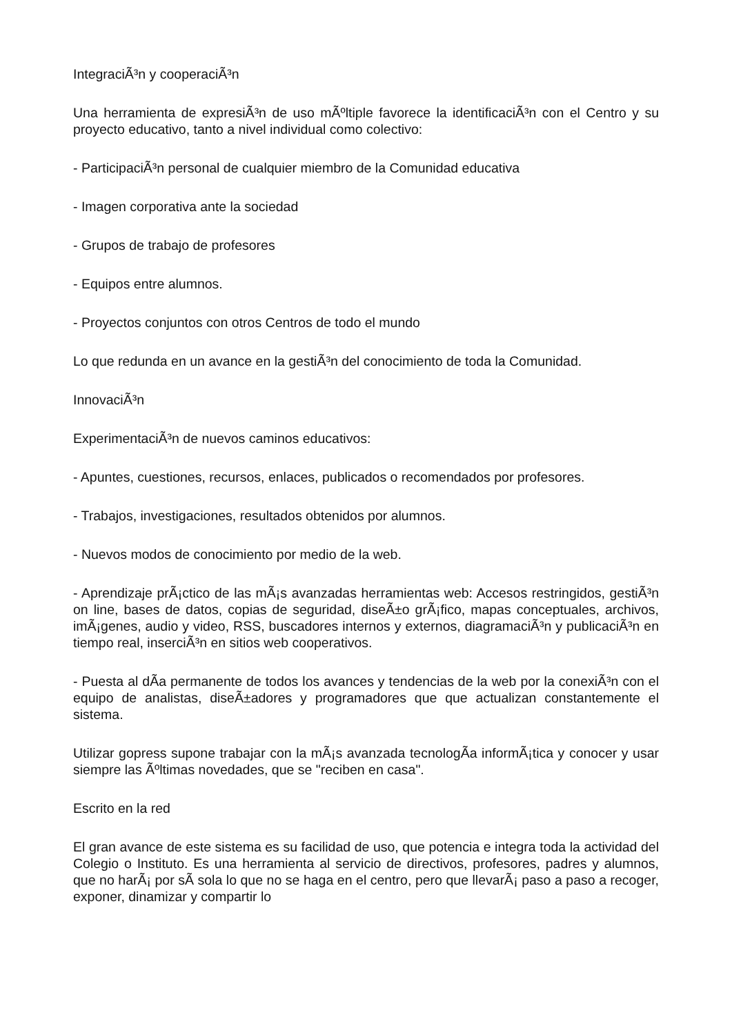IntegraciÃ³n y cooperaciÃ³n
Una herramienta de expresiÃ³n de uso mÃºltiple favorece la identificaciÃ³n con el Centro y su proyecto educativo, tanto a nivel individual como colectivo:
- ParticipaciÃ³n personal de cualquier miembro de la Comunidad educativa
- Imagen corporativa ante la sociedad
- Grupos de trabajo de profesores
- Equipos entre alumnos.
- Proyectos conjuntos con otros Centros de todo el mundo
Lo que redunda en un avance en la gestiÃ³n del conocimiento de toda la Comunidad.
InnovaciÃ³n
ExperimentaciÃ³n de nuevos caminos educativos:
- Apuntes, cuestiones, recursos, enlaces, publicados o recomendados por profesores.
- Trabajos, investigaciones, resultados obtenidos por alumnos.
- Nuevos modos de conocimiento por medio de la web.
- Aprendizaje prÃ¡ctico de las mÃ¡s avanzadas herramientas web: Accesos restringidos, gestiÃ³n on line, bases de datos, copias de seguridad, diseÃ±o grÃ¡fico, mapas conceptuales, archivos, imÃ¡genes, audio y video, RSS, buscadores internos y externos, diagramaciÃ³n y publicaciÃ³n en tiempo real, inserciÃ³n en sitios web cooperativos.
- Puesta al dÃ­a permanente de todos los avances y tendencias de la web por la conexiÃ³n con el equipo de analistas, diseÃ±adores y programadores que que actualizan constantemente el sistema.
Utilizar gopress supone trabajar con la mÃ¡s avanzada tecnologÃ­a informÃ¡tica y conocer y usar siempre las Ãºltimas novedades, que se "reciben en casa".
Escrito en la red
El gran avance de este sistema es su facilidad de uso, que potencia e integra toda la actividad del Colegio o Instituto. Es una herramienta al servicio de directivos, profesores, padres y alumnos, que no harÃ¡ por sÃ­ sola lo que no se haga en el centro, pero que llevarÃ¡ paso a paso a recoger, exponer, dinamizar y compartir lo